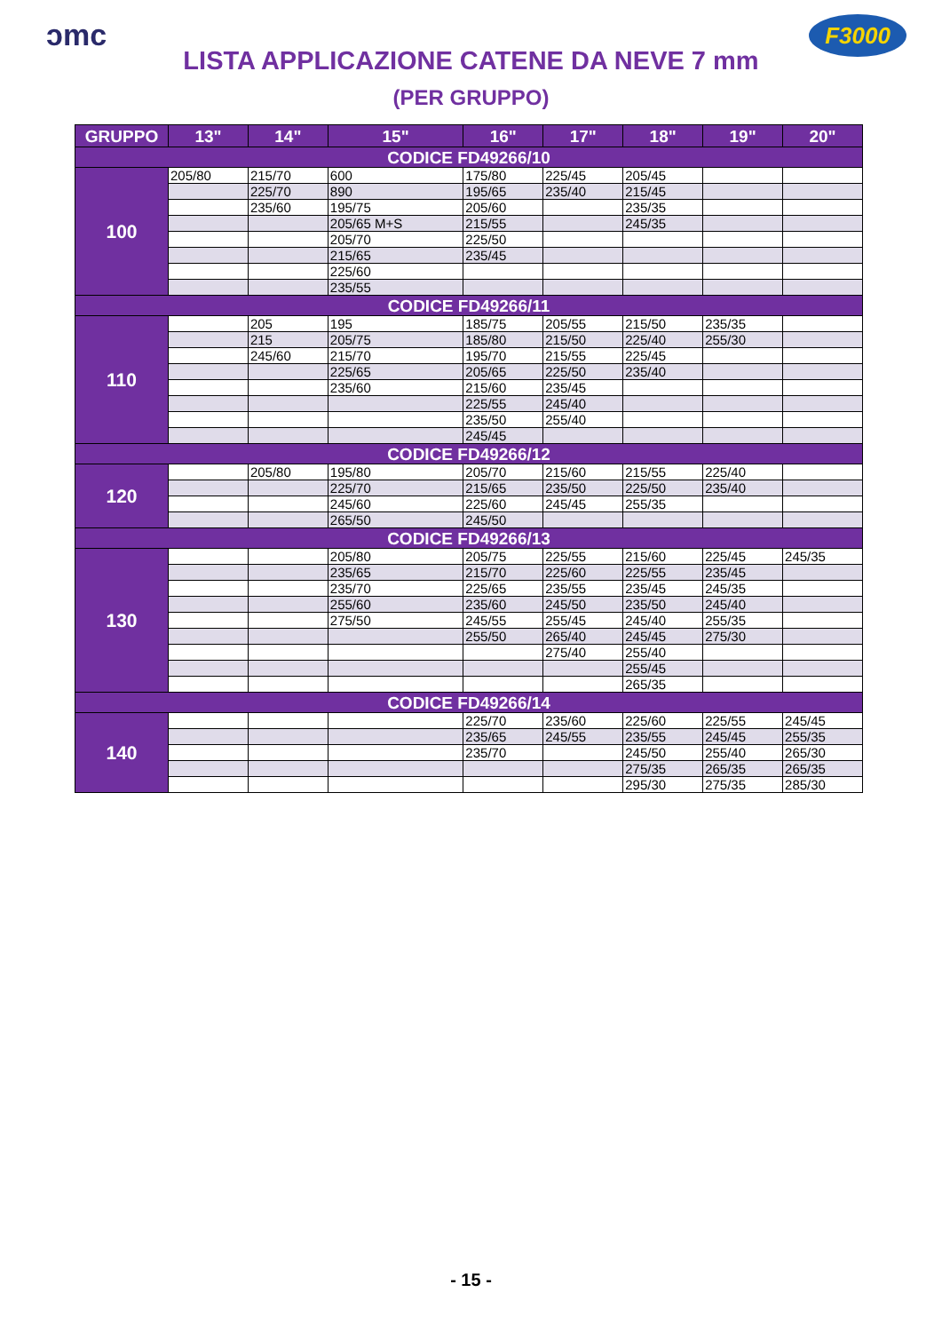ɔmc F3000
LISTA APPLICAZIONE CATENE DA NEVE 7 mm
(PER GRUPPO)
| GRUPPO | 13" | 14" | 15" | 16" | 17" | 18" | 19" | 20" |
| --- | --- | --- | --- | --- | --- | --- | --- | --- |
| CODICE FD49266/10 | | | | | | | | |
| 100 | 205/80 | 215/70 | 600 | 175/80 | 225/45 | 205/45 | | |
| | | 225/70 | 890 | 195/65 | 235/40 | 215/45 | | |
| | | 235/60 | 195/75 | 205/60 | | 235/35 | | |
| | | | 205/65 M+S | 215/55 | | 245/35 | | |
| | | | 205/70 | 225/50 | | | | |
| | | | 215/65 | 235/45 | | | | |
| | | | 225/60 | | | | | |
| | | | 235/55 | | | | | |
| CODICE FD49266/11 | | | | | | | | |
| 110 | | 205 | 195 | 185/75 | 205/55 | 215/50 | 235/35 | |
| | | 215 | 205/75 | 185/80 | 215/50 | 225/40 | 255/30 | |
| | | 245/60 | 215/70 | 195/70 | 215/55 | 225/45 | | |
| | | | 225/65 | 205/65 | 225/50 | 235/40 | | |
| | | | 235/60 | 215/60 | 235/45 | | | |
| | | | | 225/55 | 245/40 | | | |
| | | | | 235/50 | 255/40 | | | |
| | | | | 245/45 | | | | |
| CODICE FD49266/12 | | | | | | | | |
| 120 | | 205/80 | 195/80 | 205/70 | 215/60 | 215/55 | 225/40 | |
| | | | 225/70 | 215/65 | 235/50 | 225/50 | 235/40 | |
| | | | 245/60 | 225/60 | 245/45 | 255/35 | | |
| | | | 265/50 | 245/50 | | | | |
| CODICE FD49266/13 | | | | | | | | |
| 130 | | | 205/80 | 205/75 | 225/55 | 215/60 | 225/45 | 245/35 |
| | | | 235/65 | 215/70 | 225/60 | 225/55 | 235/45 | |
| | | | 235/70 | 225/65 | 235/55 | 235/45 | 245/35 | |
| | | | 255/60 | 235/60 | 245/50 | 235/50 | 245/40 | |
| | | | 275/50 | 245/55 | 255/45 | 245/40 | 255/35 | |
| | | | | 255/50 | 265/40 | 245/45 | 275/30 | |
| | | | | | 275/40 | 255/40 | | |
| | | | | | | 255/45 | | |
| | | | | | | 265/35 | | |
| CODICE FD49266/14 | | | | | | | | |
| 140 | | | | 225/70 | 235/60 | 225/60 | 225/55 | 245/45 |
| | | | | 235/65 | 245/55 | 235/55 | 245/45 | 255/35 |
| | | | | 235/70 | | 245/50 | 255/40 | 265/30 |
| | | | | | | 275/35 | 265/35 | 265/35 |
| | | | | | | 295/30 | 275/35 | 285/30 |
- 15 -